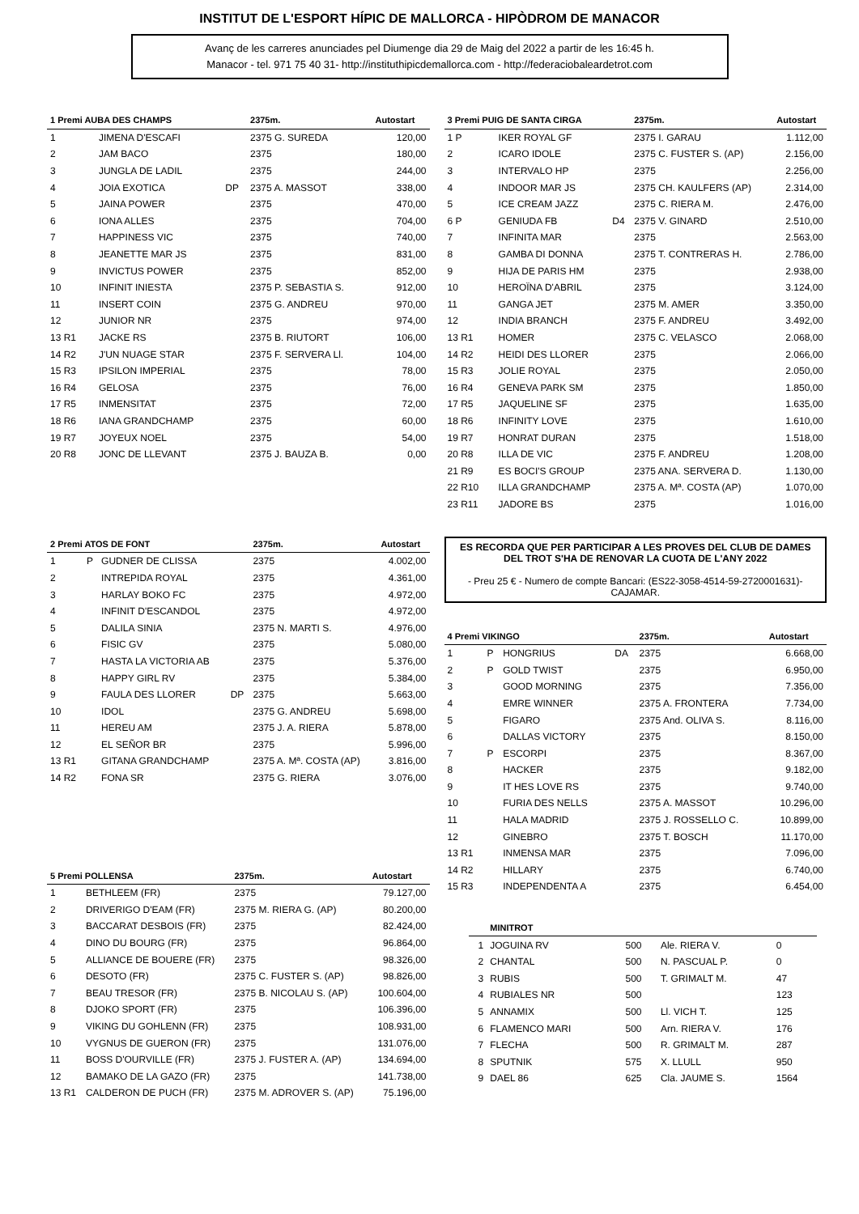INSTITUT DE L'ESPORT HÍPIC DE MALLORCA - HIPÒDROM DE MANACOR
Avanç de les carreres anunciades pel Diumenge dia 29 de Maig del 2022 a partir de les 16:45 h.
Manacor - tel. 971 75 40 31- http://instituthipicdemallorca.com - http://federaciobaleardetrot.com
| 1 Premi AUBA DES CHAMPS | | | | 2375m. | Autostart |
| --- | --- | --- | --- | --- | --- |
| 1 | | JIMENA D'ESCAFI | | 2375 G. SUREDA | 120,00 |
| 2 | | JAM BACO | | 2375 | 180,00 |
| 3 | | JUNGLA DE LADIL | | 2375 | 244,00 |
| 4 | | JOIA EXOTICA | DP | 2375 A. MASSOT | 338,00 |
| 5 | | JAINA POWER | | 2375 | 470,00 |
| 6 | | IONA ALLES | | 2375 | 704,00 |
| 7 | | HAPPINESS VIC | | 2375 | 740,00 |
| 8 | | JEANETTE MAR JS | | 2375 | 831,00 |
| 9 | | INVICTUS POWER | | 2375 | 852,00 |
| 10 | | INFINIT INIESTA | | 2375 P. SEBASTIA S. | 912,00 |
| 11 | | INSERT COIN | | 2375 G. ANDREU | 970,00 |
| 12 | | JUNIOR NR | | 2375 | 974,00 |
| 13 R1 | | JACKE RS | | 2375 B. RIUTORT | 106,00 |
| 14 R2 | | J'UN NUAGE STAR | | 2375 F. SERVERA Ll. | 104,00 |
| 15 R3 | | IPSILON IMPERIAL | | 2375 | 78,00 |
| 16 R4 | | GELOSA | | 2375 | 76,00 |
| 17 R5 | | INMENSITAT | | 2375 | 72,00 |
| 18 R6 | | IANA GRANDCHAMP | | 2375 | 60,00 |
| 19 R7 | | JOYEUX NOEL | | 2375 | 54,00 |
| 20 R8 | | JONC DE LLEVANT | | 2375 J. BAUZA B. | 0,00 |
| 2 Premi ATOS DE FONT | | | | 2375m. | Autostart |
| --- | --- | --- | --- | --- | --- |
| 1 | P | GUDNER DE CLISSA | | 2375 | 4.002,00 |
| 2 | | INTREPIDA ROYAL | | 2375 | 4.361,00 |
| 3 | | HARLAY BOKO FC | | 2375 | 4.972,00 |
| 4 | | INFINIT D'ESCANDOL | | 2375 | 4.972,00 |
| 5 | | DALILA SINIA | | 2375 N. MARTI S. | 4.976,00 |
| 6 | | FISIC GV | | 2375 | 5.080,00 |
| 7 | | HASTA LA VICTORIA AB | | 2375 | 5.376,00 |
| 8 | | HAPPY GIRL RV | | 2375 | 5.384,00 |
| 9 | | FAULA DES LLORER | DP | 2375 | 5.663,00 |
| 10 | | IDOL | | 2375 G. ANDREU | 5.698,00 |
| 11 | | HEREU AM | | 2375 J. A. RIERA | 5.878,00 |
| 12 | | EL SEÑOR BR | | 2375 | 5.996,00 |
| 13 R1 | | GITANA GRANDCHAMP | | 2375 A. Mª. COSTA (AP) | 3.816,00 |
| 14 R2 | | FONA SR | | 2375 G. RIERA | 3.076,00 |
| 5 Premi POLLENSA | | 2375m. | Autostart |
| --- | --- | --- | --- |
| 1 | BETHLEEM (FR) | 2375 | 79.127,00 |
| 2 | DRIVERIGO D'EAM (FR) | 2375 M. RIERA G. (AP) | 80.200,00 |
| 3 | BACCARAT DESBOIS (FR) | 2375 | 82.424,00 |
| 4 | DINO DU BOURG (FR) | 2375 | 96.864,00 |
| 5 | ALLIANCE DE BOUERE (FR) | 2375 | 98.326,00 |
| 6 | DESOTO (FR) | 2375 C. FUSTER S. (AP) | 98.826,00 |
| 7 | BEAU TRESOR (FR) | 2375 B. NICOLAU S. (AP) | 100.604,00 |
| 8 | DJOKO SPORT (FR) | 2375 | 106.396,00 |
| 9 | VIKING DU GOHLENN (FR) | 2375 | 108.931,00 |
| 10 | VYGNUS DE GUERON (FR) | 2375 | 131.076,00 |
| 11 | BOSS D'OURVILLE (FR) | 2375 J. FUSTER A. (AP) | 134.694,00 |
| 12 | BAMAKO DE LA GAZO (FR) | 2375 | 141.738,00 |
| 13 R1 | CALDERON DE PUCH (FR) | 2375 M. ADROVER S. (AP) | 75.196,00 |
| 3 Premi PUIG DE SANTA CIRGA | | | | 2375m. | Autostart |
| --- | --- | --- | --- | --- | --- |
| 1 P | | IKER ROYAL GF | | 2375 I. GARAU | 1.112,00 |
| 2 | | ICARO IDOLE | | 2375 C. FUSTER S. (AP) | 2.156,00 |
| 3 | | INTERVALO HP | | 2375 | 2.256,00 |
| 4 | | INDOOR MAR JS | | 2375 CH. KAULFERS (AP) | 2.314,00 |
| 5 | | ICE CREAM JAZZ | | 2375 C. RIERA M. | 2.476,00 |
| 6 P | | GENIUDA FB | D4 | 2375 V. GINARD | 2.510,00 |
| 7 | | INFINITA MAR | | 2375 | 2.563,00 |
| 8 | | GAMBA DI DONNA | | 2375 T. CONTRERAS H. | 2.786,00 |
| 9 | | HIJA DE PARIS HM | | 2375 | 2.938,00 |
| 10 | | HEROÏNA D'ABRIL | | 2375 | 3.124,00 |
| 11 | | GANGA JET | | 2375 M. AMER | 3.350,00 |
| 12 | | INDIA BRANCH | | 2375 F. ANDREU | 3.492,00 |
| 13 R1 | | HOMER | | 2375 C. VELASCO | 2.068,00 |
| 14 R2 | | HEIDI DES LLORER | | 2375 | 2.066,00 |
| 15 R3 | | JOLIE ROYAL | | 2375 | 2.050,00 |
| 16 R4 | | GENEVA PARK SM | | 2375 | 1.850,00 |
| 17 R5 | | JAQUELINE SF | | 2375 | 1.635,00 |
| 18 R6 | | INFINITY LOVE | | 2375 | 1.610,00 |
| 19 R7 | | HONRAT DURAN | | 2375 | 1.518,00 |
| 20 R8 | | ILLA DE VIC | | 2375 F. ANDREU | 1.208,00 |
| 21 R9 | | ES BOCI'S GROUP | | 2375 ANA. SERVERA D. | 1.130,00 |
| 22 R10 | | ILLA GRANDCHAMP | | 2375 A. Mª. COSTA (AP) | 1.070,00 |
| 23 R11 | | JADORE BS | | 2375 | 1.016,00 |
ES RECORDA QUE PER PARTICIPAR A LES PROVES DEL CLUB DE DAMES DEL TROT S'HA DE RENOVAR LA CUOTA DE L'ANY 2022
- Preu 25 € - Numero de compte Bancari: (ES22-3058-4514-59-2720001631)- CAJAMAR.
| 4 Premi VIKINGO | | | | 2375m. | Autostart |
| --- | --- | --- | --- | --- | --- |
| 1 | P | HONGRIUS | DA | 2375 | 6.668,00 |
| 2 | P | GOLD TWIST | | 2375 | 6.950,00 |
| 3 | | GOOD MORNING | | 2375 | 7.356,00 |
| 4 | | EMRE WINNER | | 2375 A. FRONTERA | 7.734,00 |
| 5 | | FIGARO | | 2375 And. OLIVA S. | 8.116,00 |
| 6 | | DALLAS VICTORY | | 2375 | 8.150,00 |
| 7 | P | ESCORPI | | 2375 | 8.367,00 |
| 8 | | HACKER | | 2375 | 9.182,00 |
| 9 | | IT HES LOVE RS | | 2375 | 9.740,00 |
| 10 | | FURIA DES NELLS | | 2375 A. MASSOT | 10.296,00 |
| 11 | | HALA MADRID | | 2375 J. ROSSELLO C. | 10.899,00 |
| 12 | | GINEBRO | | 2375 T. BOSCH | 11.170,00 |
| 13 R1 | | INMENSA MAR | | 2375 | 7.096,00 |
| 14 R2 | | HILLARY | | 2375 | 6.740,00 |
| 15 R3 | | INDEPENDENTA A | | 2375 | 6.454,00 |
| | MINITROT | | | |
| --- | --- | --- | --- | --- |
| 1 | JOGUINA RV | 500 | Ale. RIERA V. | 0 |
| 2 | CHANTAL | 500 | N. PASCUAL P. | 0 |
| 3 | RUBIS | 500 | T. GRIMALT M. | 47 |
| 4 | RUBIALES NR | 500 | | 123 |
| 5 | ANNAMIX | 500 | Ll. VICH T. | 125 |
| 6 | FLAMENCO MARI | 500 | Arn. RIERA V. | 176 |
| 7 | FLECHA | 500 | R. GRIMALT M. | 287 |
| 8 | SPUTNIK | 575 | X. LLULL | 950 |
| 9 | DAEL 86 | 625 | Cla. JAUME S. | 1564 |